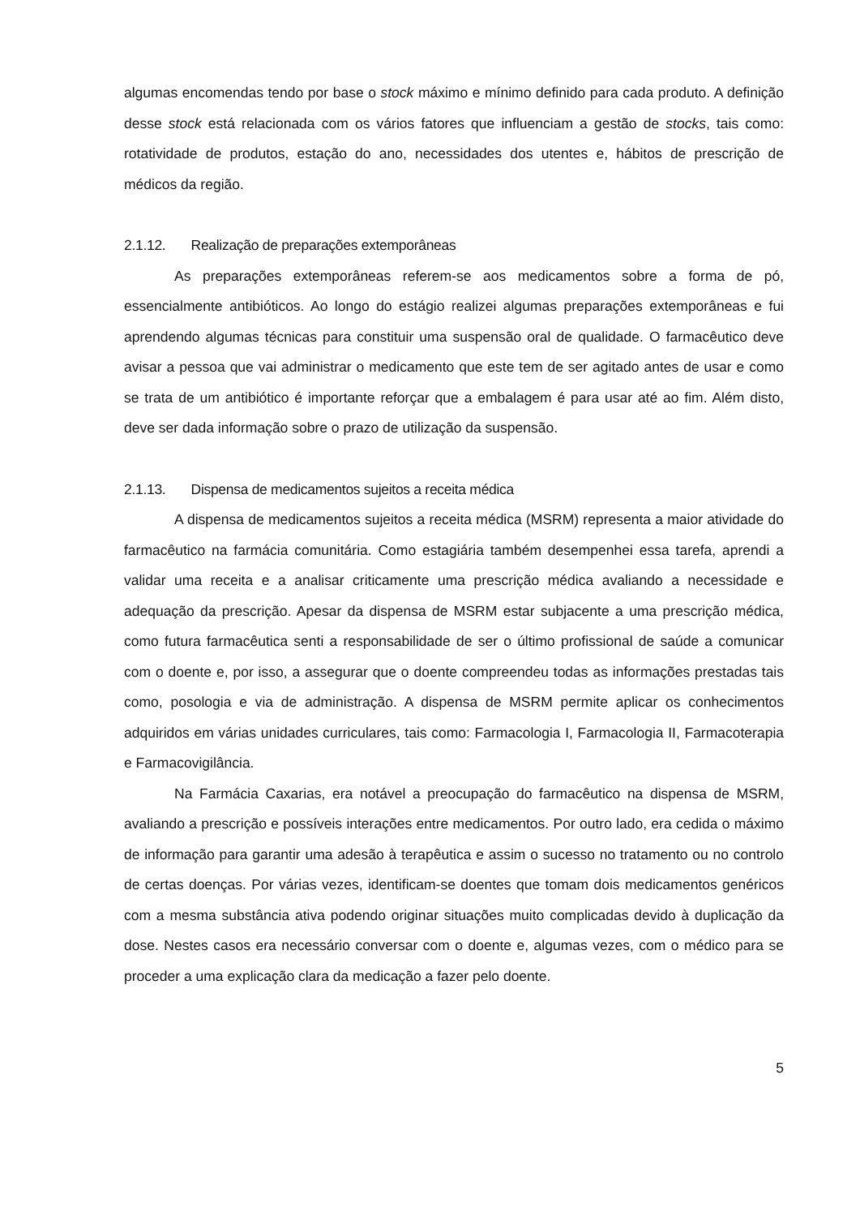algumas encomendas tendo por base o stock máximo e mínimo definido para cada produto. A definição desse stock está relacionada com os vários fatores que influenciam a gestão de stocks, tais como: rotatividade de produtos, estação do ano, necessidades dos utentes e, hábitos de prescrição de médicos da região.
2.1.12. Realização de preparações extemporâneas
As preparações extemporâneas referem-se aos medicamentos sobre a forma de pó, essencialmente antibióticos. Ao longo do estágio realizei algumas preparações extemporâneas e fui aprendendo algumas técnicas para constituir uma suspensão oral de qualidade. O farmacêutico deve avisar a pessoa que vai administrar o medicamento que este tem de ser agitado antes de usar e como se trata de um antibiótico é importante reforçar que a embalagem é para usar até ao fim. Além disto, deve ser dada informação sobre o prazo de utilização da suspensão.
2.1.13. Dispensa de medicamentos sujeitos a receita médica
A dispensa de medicamentos sujeitos a receita médica (MSRM) representa a maior atividade do farmacêutico na farmácia comunitária. Como estagiária também desempenhei essa tarefa, aprendi a validar uma receita e a analisar criticamente uma prescrição médica avaliando a necessidade e adequação da prescrição. Apesar da dispensa de MSRM estar subjacente a uma prescrição médica, como futura farmacêutica senti a responsabilidade de ser o último profissional de saúde a comunicar com o doente e, por isso, a assegurar que o doente compreendeu todas as informações prestadas tais como, posologia e via de administração. A dispensa de MSRM permite aplicar os conhecimentos adquiridos em várias unidades curriculares, tais como: Farmacologia I, Farmacologia II, Farmacoterapia e Farmacovigilância.
Na Farmácia Caxarias, era notável a preocupação do farmacêutico na dispensa de MSRM, avaliando a prescrição e possíveis interações entre medicamentos. Por outro lado, era cedida o máximo de informação para garantir uma adesão à terapêutica e assim o sucesso no tratamento ou no controlo de certas doenças. Por várias vezes, identificam-se doentes que tomam dois medicamentos genéricos com a mesma substância ativa podendo originar situações muito complicadas devido à duplicação da dose. Nestes casos era necessário conversar com o doente e, algumas vezes, com o médico para se proceder a uma explicação clara da medicação a fazer pelo doente.
5